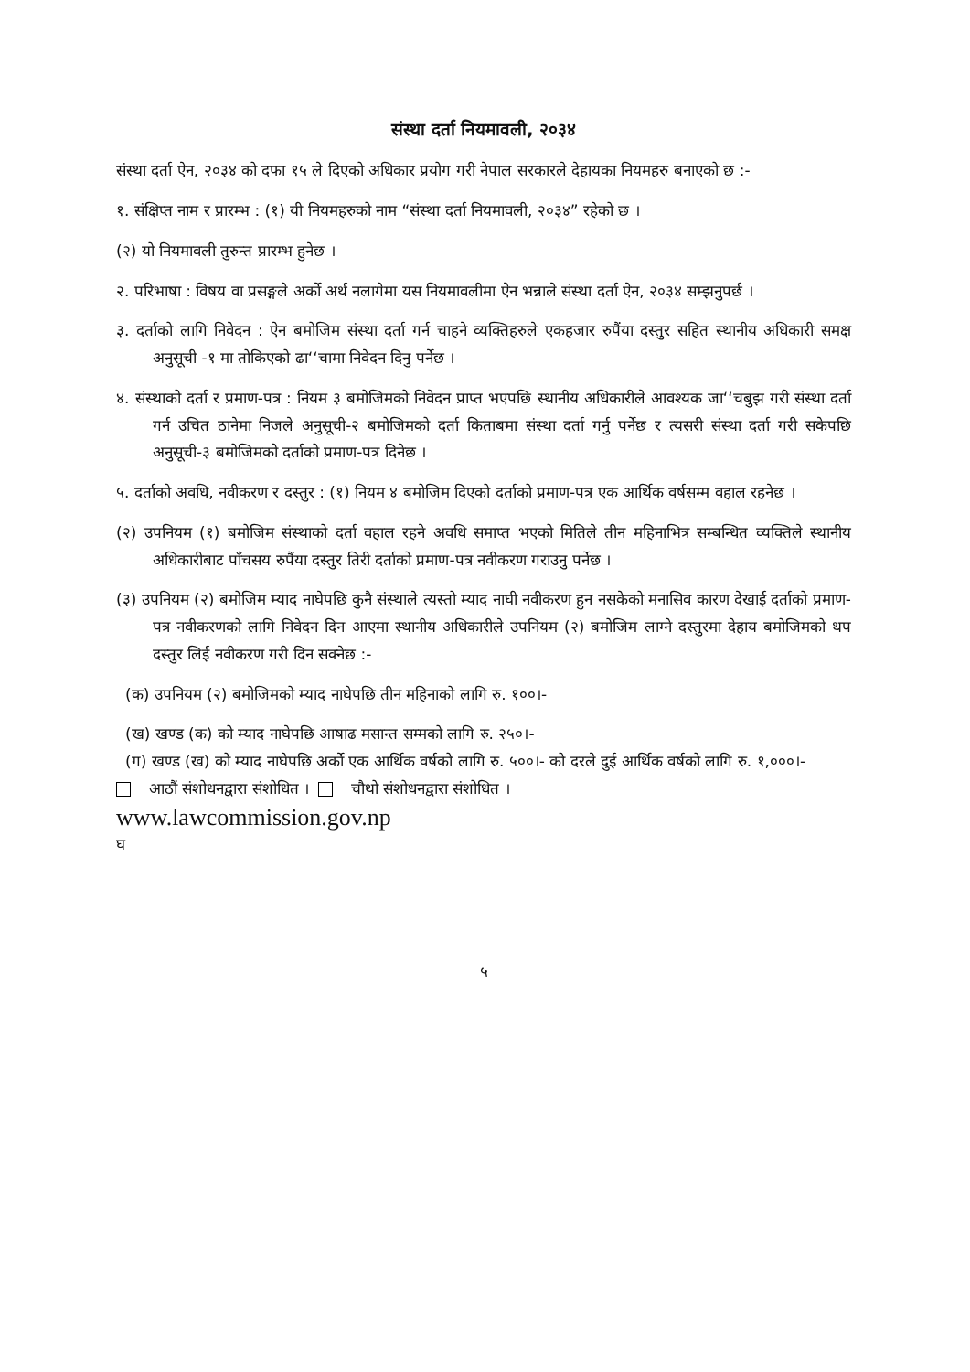संस्था दर्ता नियमावली, २०३४
संस्था दर्ता ऐन, २०३४ को दफा १५ ले दिएको अधिकार प्रयोग गरी नेपाल सरकारले देहायका नियमहरु बनाएको छ :-
१. संक्षिप्त नाम र प्रारम्भ : (१) यी नियमहरुको नाम “संस्था दर्ता नियमावली, २०३४” रहेको छ ।
(२) यो नियमावली तुरुन्त प्रारम्भ हुनेछ ।
२. परिभाषा : विषय वा प्रसङ्गले अर्को अर्थ नलागेमा यस नियमावलीमा ऐन भन्नाले संस्था दर्ता ऐन, २०३४ सम्झनुपर्छ ।
३. दर्ताको लागि निवेदन : ऐन बमोजिम संस्था दर्ता गर्न चाहने व्यक्तिहरुले एकहजार रुपैंया दस्तुर सहित स्थानीय अधिकारी समक्ष अनुसूची -१ मा तोकिएको ढा‘‘चामा निवेदन दिनु पर्नेछ ।
४. संस्थाको दर्ता र प्रमाण-पत्र : नियम ३ बमोजिमको निवेदन प्राप्त भएपछि स्थानीय अधिकारीले आवश्यक जा‘‘चबुझ गरी संस्था दर्ता गर्न उचित ठानेमा निजले अनुसूची-२ बमोजिमको दर्ता किताबमा संस्था दर्ता गर्नु पर्नेछ र त्यसरी संस्था दर्ता गरी सकेपछि अनुसूची-३ बमोजिमको दर्ताको प्रमाण-पत्र दिनेछ ।
५. दर्ताको अवधि, नवीकरण र दस्तुर : (१) नियम ४ बमोजिम दिएको दर्ताको प्रमाण-पत्र एक आर्थिक वर्षसम्म वहाल रहनेछ ।
(२) उपनियम (१) बमोजिम संस्थाको दर्ता वहाल रहने अवधि समाप्त भएको मितिले तीन महिनाभित्र सम्बन्धित व्यक्तिले स्थानीय अधिकारीबाट पाँचसय रुपैंया दस्तुर तिरी दर्ताको प्रमाण-पत्र नवीकरण गराउनु पर्नेछ ।
(३) उपनियम (२) बमोजिम म्याद नाघेपछि कुनै संस्थाले त्यस्तो म्याद नाघी नवीकरण हुन नसकेको मनासिव कारण देखाई दर्ताको प्रमाण-पत्र नवीकरणको लागि निवेदन दिन आएमा स्थानीय अधिकारीले उपनियम (२) बमोजिम लाग्ने दस्तुरमा देहाय बमोजिमको थप दस्तुर लिई नवीकरण गरी दिन सक्नेछ :-
(क) उपनियम (२) बमोजिमको म्याद नाघेपछि तीन महिनाको लागि रु. १००।-
(ख) खण्ड (क) को म्याद नाघेपछि आषाढ मसान्त सम्मको लागि रु. २५०।-
(ग) खण्ड (ख) को म्याद नाघेपछि अर्को एक आर्थिक वर्षको लागि रु. ५००।- को दरले दुई आर्थिक वर्षको लागि रु. १,०००।-
आठौं संशोधनद्वारा संशोधित । चौथो संशोधनद्वारा संशोधित ।
www.lawcommission.gov.np
घ
५